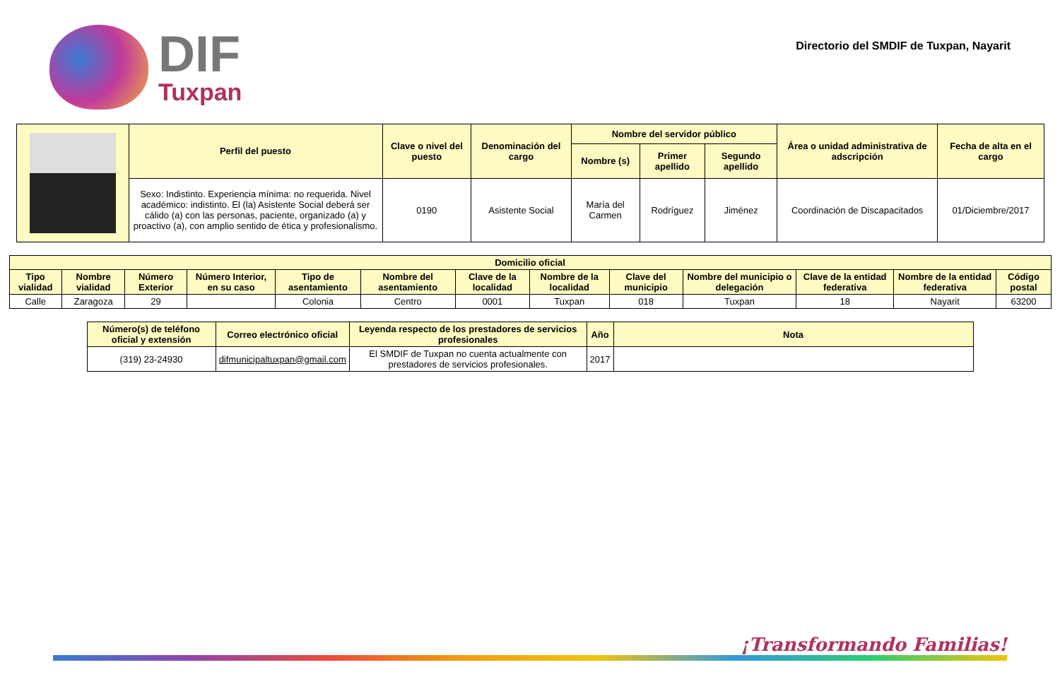DIF
Tuxpan
Directorio del SMDIF de Tuxpan, Nayarit
| | Perfil del puesto | Clave o nivel del puesto | Denominación del cargo | Nombre del servidor público | | | Área o unidad administrativa de adscripción | Fecha de alta en el cargo |
| --- | --- | --- | --- | --- | --- | --- | --- | --- |
| | | | | Nombre (s) | Primer apellido | Segundo apellido | | |
| | Sexo: Indistinto. Experiencia mínima: no requerida. Nivel académico: indistinto. El (la) Asistente Social deberá ser cálido (a) con las personas, paciente, organizado (a) y proactivo (a), con amplio sentido de ética y profesionalismo. | 0190 | Asistente Social | María del Carmen | Rodríguez | Jiménez | Coordinación de Discapacitados | 01/Diciembre/2017 |
| Domicilio oficial | | | | | | | | | | | | |
| --- | --- | --- | --- | --- | --- | --- | --- | --- | --- | --- | --- | --- |
| Tipo vialidad | Nombre vialidad | Número Exterior | Número Interior, en su caso | Tipo de asentamiento | Nombre del asentamiento | Clave de la localidad | Nombre de la localidad | Clave del municipio | Nombre del municipio o delegación | Clave de la entidad federativa | Nombre de la entidad federativa | Código postal |
| Calle | Zaragoza | 29 | | Colonia | Centro | 0001 | Tuxpan | 018 | Tuxpan | 18 | Nayarit | 63200 |
| Número(s) de teléfono oficial y extensión | Correo electrónico oficial | Leyenda respecto de los prestadores de servicios profesionales | Año | Nota |
| --- | --- | --- | --- | --- |
| (319) 23-24930 | difmunicipaltuxpan@gmail.com | El SMDIF de Tuxpan no cuenta actualmente con prestadores de servicios profesionales. | 2017 | |
¡Transformando Familias!